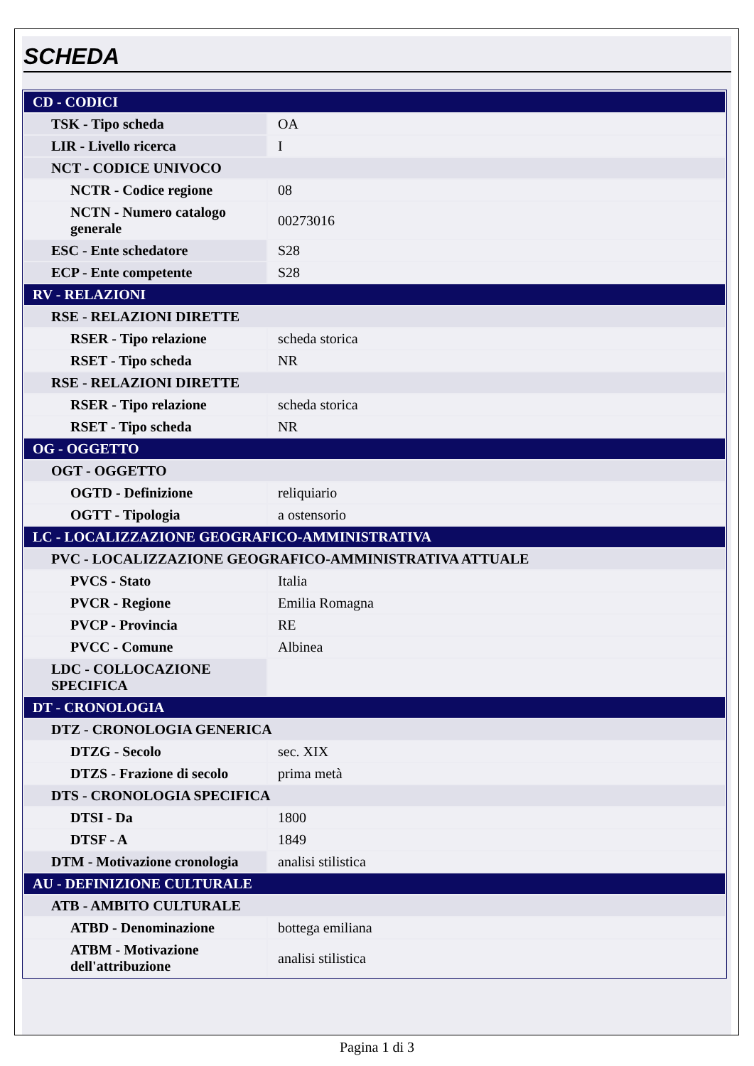SCHEDA
| CD - CODICI | |
| TSK - Tipo scheda | OA |
| LIR - Livello ricerca | I |
| NCT - CODICE UNIVOCO | |
| NCTR - Codice regione | 08 |
| NCTN - Numero catalogo generale | 00273016 |
| ESC - Ente schedatore | S28 |
| ECP - Ente competente | S28 |
| RV - RELAZIONI | |
| RSE - RELAZIONI DIRETTE | |
| RSER - Tipo relazione | scheda storica |
| RSET - Tipo scheda | NR |
| RSE - RELAZIONI DIRETTE | |
| RSER - Tipo relazione | scheda storica |
| RSET - Tipo scheda | NR |
| OG - OGGETTO | |
| OGT - OGGETTO | |
| OGTD - Definizione | reliquiario |
| OGTT - Tipologia | a ostensorio |
| LC - LOCALIZZAZIONE GEOGRAFICO-AMMINISTRATIVA | |
| PVC - LOCALIZZAZIONE GEOGRAFICO-AMMINISTRATIVA ATTUALE | |
| PVCS - Stato | Italia |
| PVCR - Regione | Emilia Romagna |
| PVCP - Provincia | RE |
| PVCC - Comune | Albinea |
| LDC - COLLOCAZIONE SPECIFICA | |
| DT - CRONOLOGIA | |
| DTZ - CRONOLOGIA GENERICA | |
| DTZG - Secolo | sec. XIX |
| DTZS - Frazione di secolo | prima metà |
| DTS - CRONOLOGIA SPECIFICA | |
| DTSI - Da | 1800 |
| DTSF - A | 1849 |
| DTM - Motivazione cronologia | analisi stilistica |
| AU - DEFINIZIONE CULTURALE | |
| ATB - AMBITO CULTURALE | |
| ATBD - Denominazione | bottega emiliana |
| ATBM - Motivazione dell'attribuzione | analisi stilistica |
Pagina 1 di 3